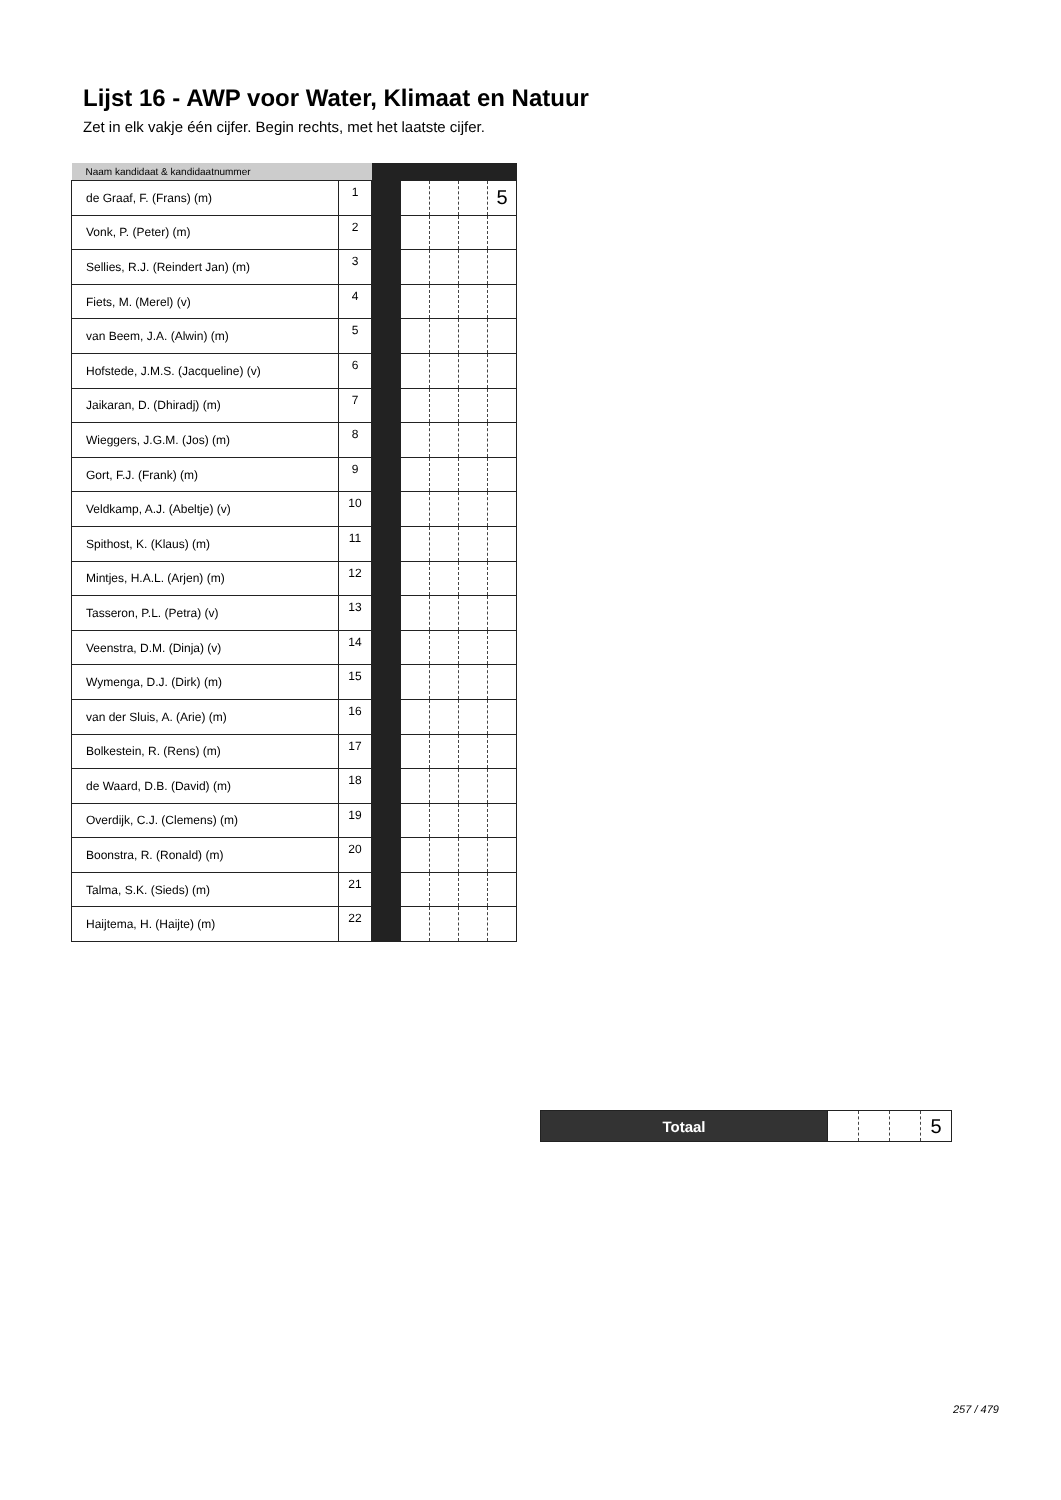Lijst 16 - AWP voor Water, Klimaat en Natuur
Zet in elk vakje één cijfer. Begin rechts, met het laatste cijfer.
| Naam kandidaat & kandidaatnummer | | | | | | |
| --- | --- | --- | --- | --- | --- | --- |
| de Graaf, F. (Frans) (m) | 1 | | | | | 5 |
| Vonk, P. (Peter) (m) | 2 | | | | | |
| Sellies, R.J. (Reindert Jan) (m) | 3 | | | | | |
| Fiets, M. (Merel) (v) | 4 | | | | | |
| van Beem, J.A. (Alwin) (m) | 5 | | | | | |
| Hofstede, J.M.S. (Jacqueline) (v) | 6 | | | | | |
| Jaikaran, D. (Dhiradj) (m) | 7 | | | | | |
| Wieggers, J.G.M. (Jos) (m) | 8 | | | | | |
| Gort, F.J. (Frank) (m) | 9 | | | | | |
| Veldkamp, A.J. (Abeltje) (v) | 10 | | | | | |
| Spithost, K. (Klaus) (m) | 11 | | | | | |
| Mintjes, H.A.L. (Arjen) (m) | 12 | | | | | |
| Tasseron, P.L. (Petra) (v) | 13 | | | | | |
| Veenstra, D.M. (Dinja) (v) | 14 | | | | | |
| Wymenga, D.J. (Dirk) (m) | 15 | | | | | |
| van der Sluis, A. (Arie) (m) | 16 | | | | | |
| Bolkestein, R. (Rens) (m) | 17 | | | | | |
| de Waard, D.B. (David) (m) | 18 | | | | | |
| Overdijk, C.J. (Clemens) (m) | 19 | | | | | |
| Boonstra, R. (Ronald) (m) | 20 | | | | | |
| Talma, S.K. (Sieds) (m) | 21 | | | | | |
| Haijtema, H. (Haijte) (m) | 22 | | | | | |
| Totaal | | | | 5 |
257 / 479